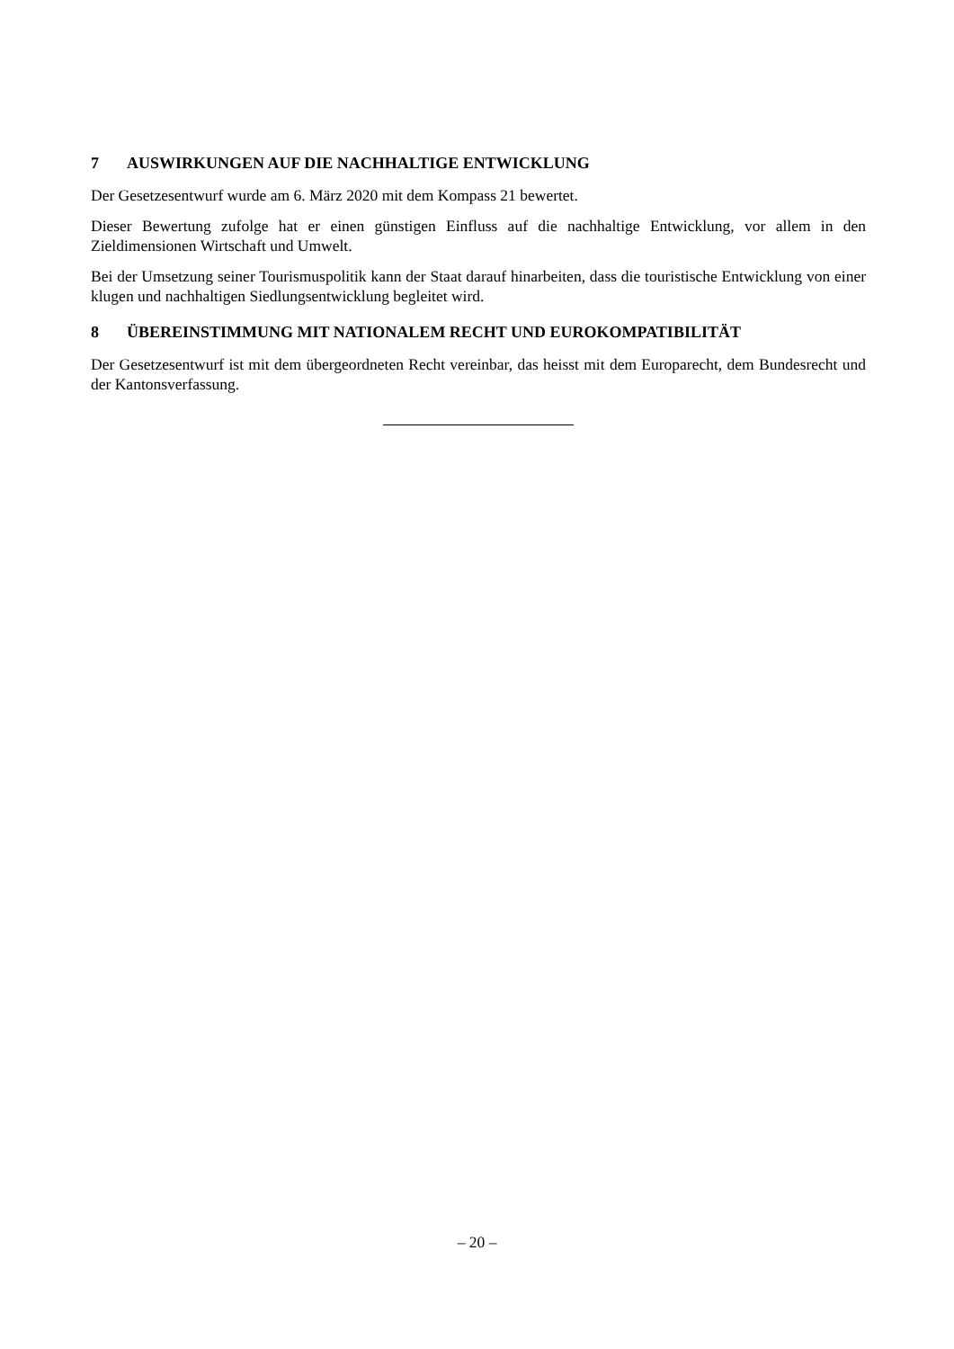7 AUSWIRKUNGEN AUF DIE NACHHALTIGE ENTWICKLUNG
Der Gesetzesentwurf wurde am 6. März 2020 mit dem Kompass 21 bewertet.
Dieser Bewertung zufolge hat er einen günstigen Einfluss auf die nachhaltige Entwicklung, vor allem in den Zieldimensionen Wirtschaft und Umwelt.
Bei der Umsetzung seiner Tourismuspolitik kann der Staat darauf hinarbeiten, dass die touristische Entwicklung von einer klugen und nachhaltigen Siedlungsentwicklung begleitet wird.
8 ÜBEREINSTIMMUNG MIT NATIONALEM RECHT UND EUROKOMPATIBILITÄT
Der Gesetzesentwurf ist mit dem übergeordneten Recht vereinbar, das heisst mit dem Europarecht, dem Bundesrecht und der Kantonsverfassung.
– 20 –